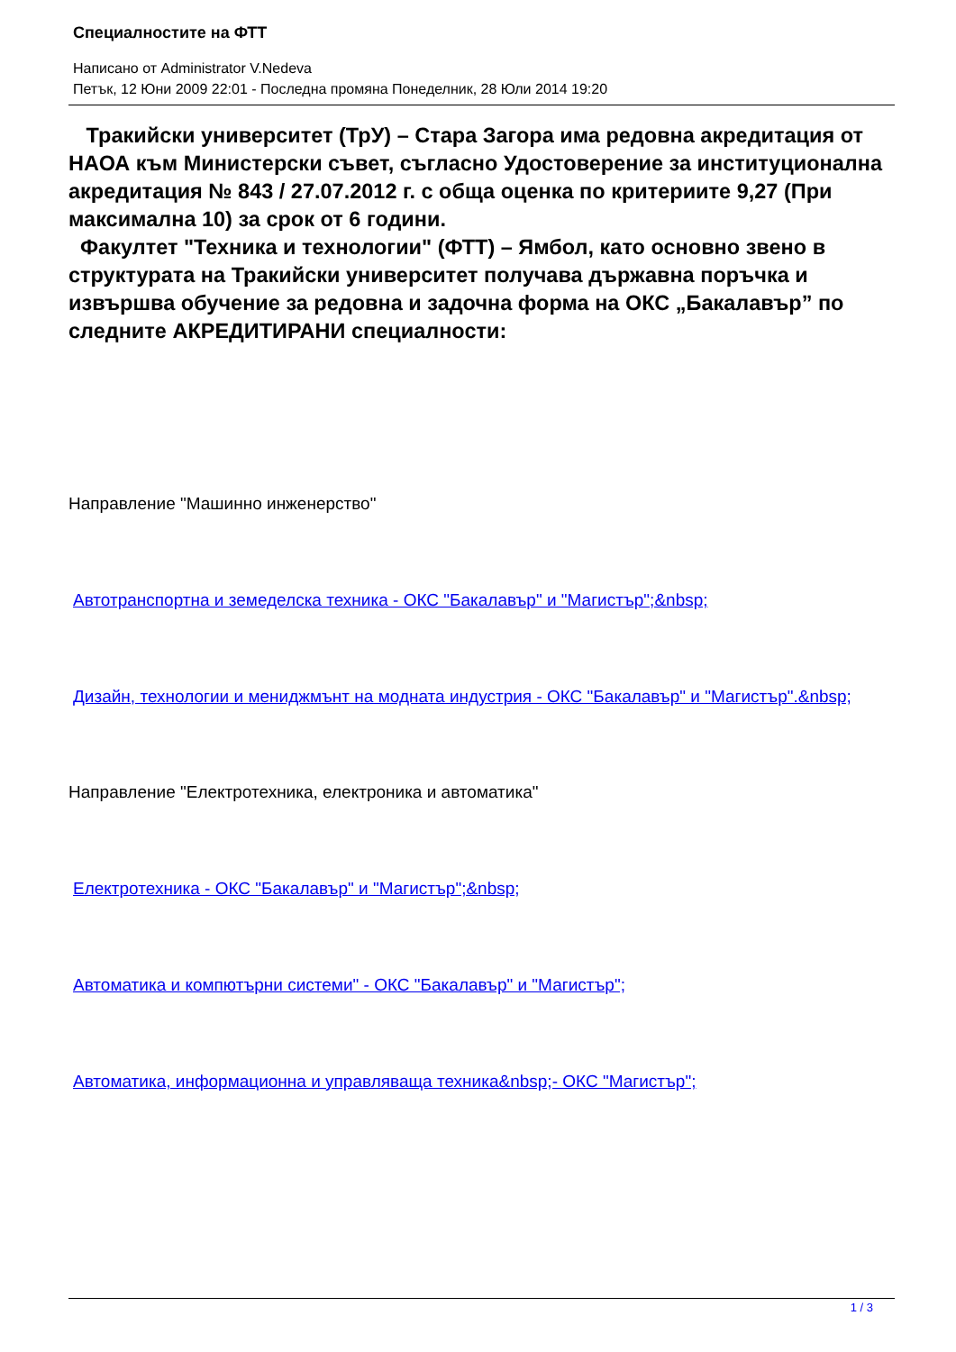Специалностите на ФТТ
Написано от Administrator V.Nedeva
Петък, 12 Юни 2009 22:01 - Последна промяна Понеделник, 28 Юли 2014 19:20
Тракийски университет (ТрУ) – Стара Загора има редовна акредитация от НАОА към Министерски съвет, съгласно Удостоверение за институционална акредитация № 843 / 27.07.2012 г. с обща оценка по критериите 9,27 (При максимална 10) за срок от 6 години.
Факултет "Техника и технологии" (ФТТ) – Ямбол, като основно звено в структурата на Тракийски университет получава държавна поръчка и извършва обучение за редовна и задочна форма на ОКС „Бакалавър” по следните АКРЕДИТИРАНИ специалности:
Направление "Машинно инженерство"
Автотранспортна и земеделска техника - ОКС "Бакалавър" и "Магистър";&nbsp;
Дизайн, технологии и мениджмънт на модната индустрия - ОКС "Бакалавър" и "Магистър".&nbsp;
Направление "Електротехника, електроника и автоматика"
Електротехника - ОКС "Бакалавър" и "Магистър";&nbsp;
Автоматика и компютърни системи" - ОКС "Бакалавър" и "Магистър";
Автоматика, информационна и управляваща техника&nbsp;- ОКС "Магистър";
1 / 3